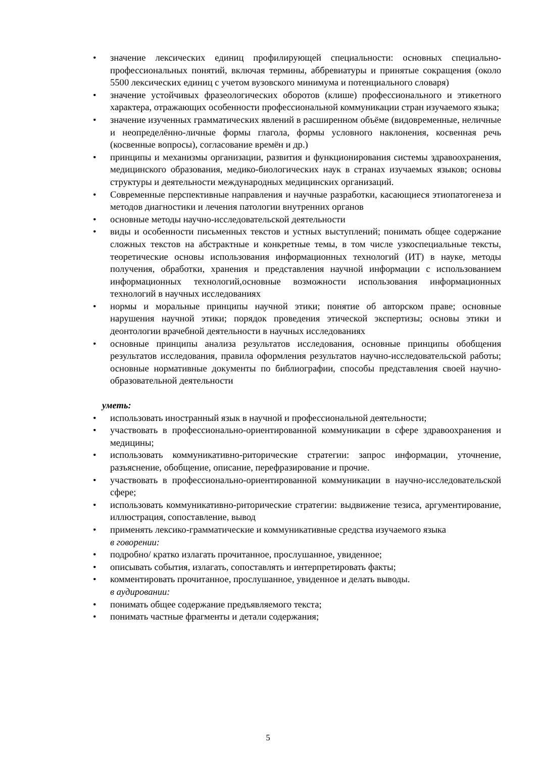• значение лексических единиц профилирующей специальности: основных специально-профессиональных понятий, включая термины, аббревиатуры и принятые сокращения (около 5500 лексических единиц с учетом вузовского минимума и потенциального словаря)
• значение устойчивых фразеологических оборотов (клише) профессионального и этикетного характера, отражающих особенности профессиональной коммуникации стран изучаемого языка;
• значение изученных грамматических явлений в расширенном объёме (видовременные, неличные и неопределённо-личные формы глагола, формы условного наклонения, косвенная речь (косвенные вопросы), согласование времён и др.)
• принципы и механизмы организации, развития и функционирования системы здравоохранения, медицинского образования, медико-биологических наук в странах изучаемых языков; основы структуры и деятельности международных медицинских организаций.
• Современные перспективные направления и научные разработки, касающиеся этиопатогенеза и методов диагностики и лечения патологии внутренних органов
• основные методы научно-исследовательской деятельности
• виды и особенности письменных текстов и устных выступлений; понимать общее содержание сложных текстов на абстрактные и конкретные темы, в том числе узкоспециальные тексты, теоретические основы использования информационных технологий (ИТ) в науке, методы получения, обработки, хранения и представления научной информации с использованием информационных технологий,основные возможности использования информационных технологий в научных исследованиях
• нормы и моральные принципы научной этики; понятие об авторском праве; основные нарушения научной этики; порядок проведения этической экспертизы; основы этики и деонтологии врачебной деятельности в научных исследованиях
• основные принципы анализа результатов исследования, основные принципы обобщения результатов исследования, правила оформления результатов научно-исследовательской работы; основные нормативные документы по библиографии, способы представления своей научно-образовательной деятельности
уметь:
• использовать иностранный язык в научной и профессиональной деятельности;
• участвовать в профессионально-ориентированной коммуникации в сфере здравоохранения и медицины;
• использовать коммуникативно-риторические стратегии: запрос информации, уточнение, разъяснение, обобщение, описание, перефразирование и прочие.
• участвовать в профессионально-ориентированной коммуникации в научно-исследовательской сфере;
• использовать коммуникативно-риторические стратегии: выдвижение тезиса, аргументирование, иллюстрация, сопоставление, вывод
• применять лексико-грамматические и коммуникативные средства изучаемого языка
в говорении:
• подробно/ кратко излагать прочитанное, прослушанное, увиденное;
• описывать события, излагать, сопоставлять и интерпретировать факты;
• комментировать прочитанное, прослушанное, увиденное и делать выводы.
в аудировании:
• понимать общее содержание предъявляемого текста;
• понимать частные фрагменты и детали содержания;
5